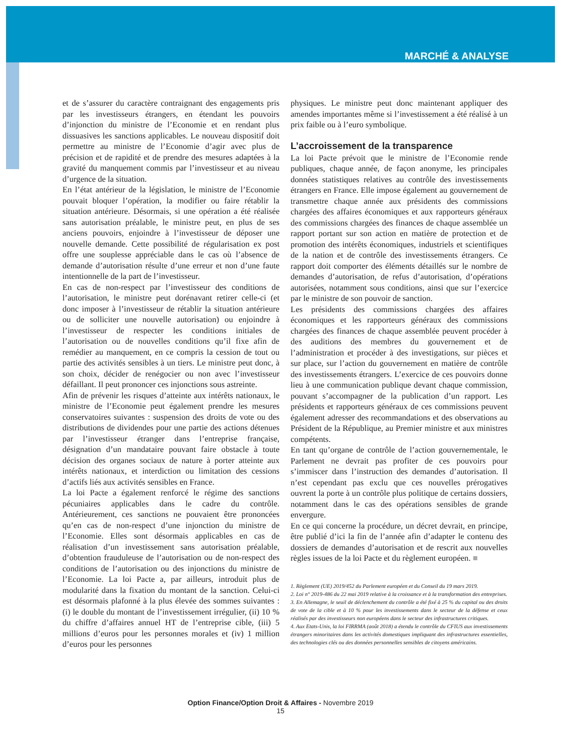MARCHÉ & ANALYSE
et de s’assurer du caractère contraignant des engagements pris par les investisseurs étrangers, en étendant les pouvoirs d’injonction du ministre de l’Economie et en rendant plus dissuasives les sanctions applicables. Le nouveau dispositif doit permettre au ministre de l’Economie d’agir avec plus de précision et de rapidité et de prendre des mesures adaptées à la gravité du manquement commis par l’investisseur et au niveau d’urgence de la situation.
En l’état antérieur de la législation, le ministre de l’Economie pouvait bloquer l’opération, la modifier ou faire rétablir la situation antérieure. Désormais, si une opération a été réalisée sans autorisation préalable, le ministre peut, en plus de ses anciens pouvoirs, enjoindre à l’investisseur de déposer une nouvelle demande. Cette possibilité de régularisation ex post offre une souplesse appréciable dans le cas où l’absence de demande d’autorisation résulte d’une erreur et non d’une faute intentionnelle de la part de l’investisseur.
En cas de non-respect par l’investisseur des conditions de l’autorisation, le ministre peut dorénavant retirer celle-ci (et donc imposer à l’investisseur de rétablir la situation antérieure ou de solliciter une nouvelle autorisation) ou enjoindre à l’investisseur de respecter les conditions initiales de l’autorisation ou de nouvelles conditions qu’il fixe afin de remédier au manquement, en ce compris la cession de tout ou partie des activités sensibles à un tiers. Le ministre peut donc, à son choix, décider de renégocier ou non avec l’investisseur défaillant. Il peut prononcer ces injonctions sous astreinte.
Afin de prévenir les risques d’atteinte aux intérêts nationaux, le ministre de l’Economie peut également prendre les mesures conservatoires suivantes : suspension des droits de vote ou des distributions de dividendes pour une partie des actions détenues par l’investisseur étranger dans l’entreprise française, désignation d’un mandataire pouvant faire obstacle à toute décision des organes sociaux de nature à porter atteinte aux intérêts nationaux, et interdiction ou limitation des cessions d’actifs liés aux activités sensibles en France.
La loi Pacte a également renforcé le régime des sanctions pécuniaires applicables dans le cadre du contrôle. Antérieurement, ces sanctions ne pouvaient être prononcées qu’en cas de non-respect d’une injonction du ministre de l’Economie. Elles sont désormais applicables en cas de réalisation d’un investissement sans autorisation préalable, d’obtention frauduleuse de l’autorisation ou de non-respect des conditions de l’autorisation ou des injonctions du ministre de l’Economie. La loi Pacte a, par ailleurs, introduit plus de modularité dans la fixation du montant de la sanction. Celui-ci est désormais plafonné à la plus élevée des sommes suivantes : (i) le double du montant de l’investissement irrégulier, (ii) 10 % du chiffre d’affaires annuel HT de l’entreprise cible, (iii) 5 millions d’euros pour les personnes morales et (iv) 1 million d’euros pour les personnes
physiques. Le ministre peut donc maintenant appliquer des amendes importantes même si l’investissement a été réalisé à un prix faible ou à l’euro symbolique.
L’accroissement de la transparence
La loi Pacte prévoit que le ministre de l’Economie rende publiques, chaque année, de façon anonyme, les principales données statistiques relatives au contrôle des investissements étrangers en France. Elle impose également au gouvernement de transmettre chaque année aux présidents des commissions chargées des affaires économiques et aux rapporteurs généraux des commissions chargées des finances de chaque assemblée un rapport portant sur son action en matière de protection et de promotion des intérêts économiques, industriels et scientifiques de la nation et de contrôle des investissements étrangers. Ce rapport doit comporter des éléments détaillés sur le nombre de demandes d’autorisation, de refus d’autorisation, d’opérations autorisées, notamment sous conditions, ainsi que sur l’exercice par le ministre de son pouvoir de sanction.
Les présidents des commissions chargées des affaires économiques et les rapporteurs généraux des commissions chargées des finances de chaque assemblée peuvent procéder à des auditions des membres du gouvernement et de l’administration et procéder à des investigations, sur pièces et sur place, sur l’action du gouvernement en matière de contrôle des investissements étrangers. L’exercice de ces pouvoirs donne lieu à une communication publique devant chaque commission, pouvant s’accompagner de la publication d’un rapport. Les présidents et rapporteurs généraux de ces commissions peuvent également adresser des recommandations et des observations au Président de la République, au Premier ministre et aux ministres compétents.
En tant qu’organe de contrôle de l’action gouvernementale, le Parlement ne devrait pas profiter de ces pouvoirs pour s’immiscer dans l’instruction des demandes d’autorisation. Il n’est cependant pas exclu que ces nouvelles prérogatives ouvrent la porte à un contrôle plus politique de certains dossiers, notamment dans le cas des opérations sensibles de grande envergure.
En ce qui concerne la procédure, un décret devrait, en principe, être publié d’ici la fin de l’année afin d’adapter le contenu des dossiers de demandes d’autorisation et de rescrit aux nouvelles règles issues de la loi Pacte et du règlement européen. ■
1. Règlement (UE) 2019/452 du Parlement européen et du Conseil du 19 mars 2019.
2. Loi n° 2019-486 du 22 mai 2019 relative à la croissance et à la transformation des entreprises.
3. En Allemagne, le seuil de déclenchement du contrôle a été fixé à 25 % du capital ou des droits de vote de la cible et à 10 % pour les investissements dans le secteur de la défense et ceux réalisés par des investisseurs non européens dans le secteur des infrastructures critiques.
4. Aux Etats-Unis, la loi FIRRMA (août 2018) a étendu le contrôle du CFIUS aux investissements étrangers minoritaires dans les activités domestiques impliquant des infrastructures essentielles, des technologies clés ou des données personnelles sensibles de citoyens américains.
Option Finance/Option Droit & Affaires - Novembre 2019
15